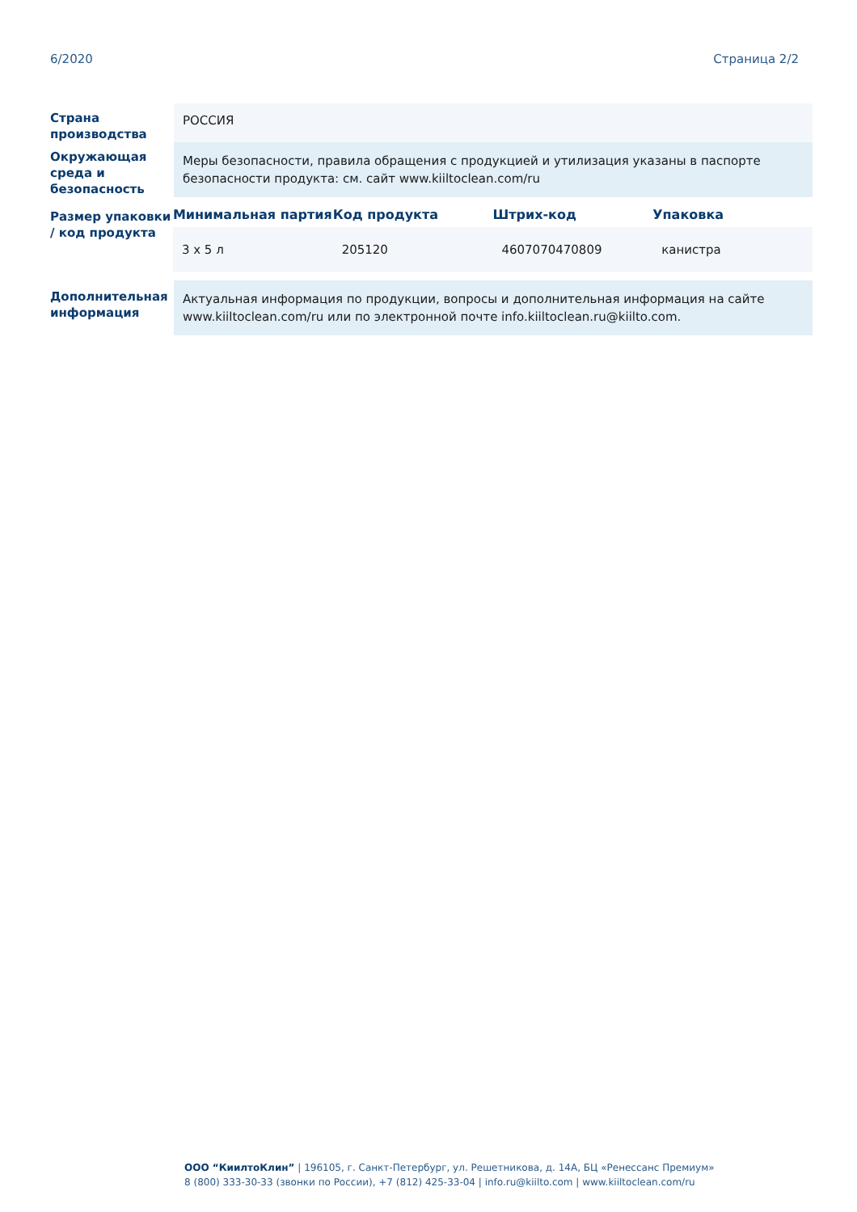6/2020 Страница 2/2
Страна производства
РОССИЯ
Окружающая среда и безопасность
Меры безопасности, правила обращения с продукцией и утилизация указаны в паспорте безопасности продукта: см. сайт www.kiiltoclean.com/ru
Размер упаковки / код продукта
| Минимальная партия | Код продукта | Штрих-код | Упаковка |
| --- | --- | --- | --- |
| 3 x 5 л | 205120 | 4607070470809 | канистра |
Дополнительная информация
Актуальная информация по продукции, вопросы и дополнительная информация на сайте www.kiiltoclean.com/ru или по электронной почте info.kiiltoclean.ru@kiilto.com.
ООО “КиилтоКлин” | 196105, г. Санкт-Петербург, ул. Решетникова, д. 14А, БЦ «Ренессанс Премиум»
8 (800) 333-30-33 (звонки по России), +7 (812) 425-33-04 | info.ru@kiilto.com | www.kiiltoclean.com/ru